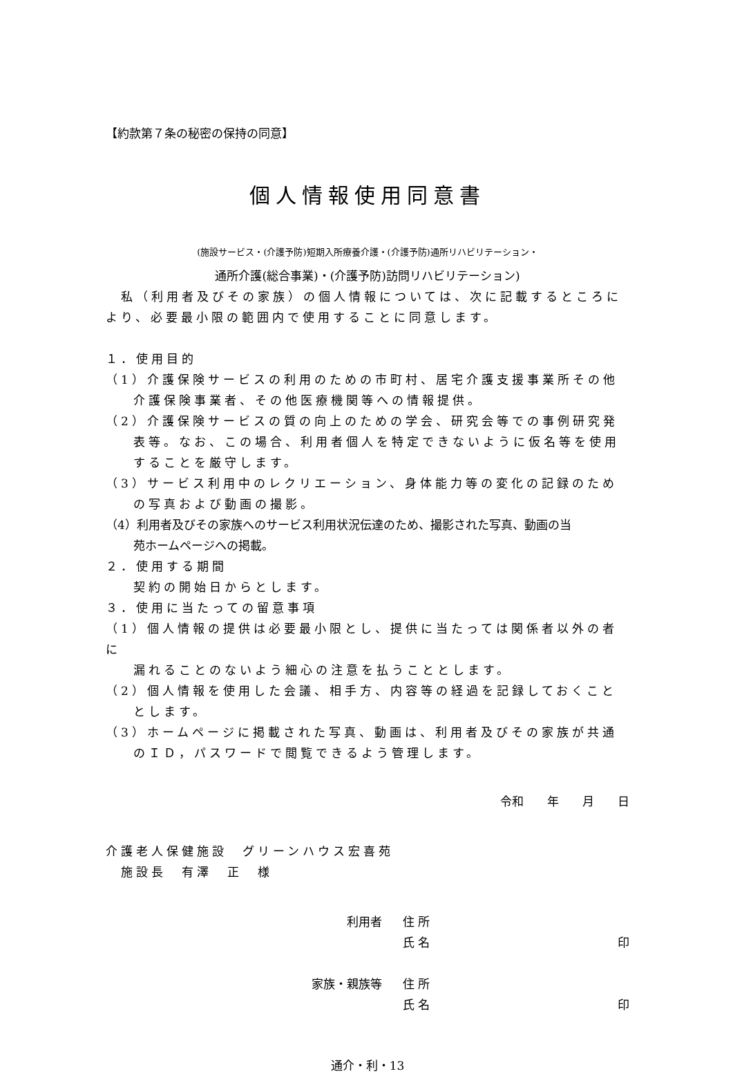【約款第７条の秘密の保持の同意】
個人情報使用同意書
(施設サービス・(介護予防)短期入所療養介護・(介護予防)通所リハビリテーション・
通所介護(総合事業)・(介護予防)訪問リハビリテーション)
　私（利用者及びその家族）の個人情報については、次に記載するところにより、必要最小限の範囲内で使用することに同意します。
１．使用目的
（1）介護保険サービスの利用のための市町村、居宅介護支援事業所その他
介護保険事業者、その他医療機関等への情報提供。
（2）介護保険サービスの質の向上のための学会、研究会等での事例研究発
表等。なお、この場合、利用者個人を特定できないように仮名等を使用
することを厳守します。
（3）サービス利用中のレクリエーション、身体能力等の変化の記録のため
の写真および動画の撮影。
（4）利用者及びその家族へのサービス利用状況伝達のため、撮影された写真、動画の当
苑ホームページへの掲載。
２．使用する期間
契約の開始日からとします。
３．使用に当たっての留意事項
（1）個人情報の提供は必要最小限とし、提供に当たっては関係者以外の者に
漏れることのないよう細心の注意を払うこととします。
（2）個人情報を使用した会議、相手方、内容等の経過を記録しておくこと
とします。
（3）ホームページに掲載された写真、動画は、利用者及びその家族が共通
のＩＤ，パスワードで閲覧できるよう管理します。
令和　　年　　月　　日
介護老人保健施設　グリーンハウス宏喜苑
　施設長　有澤　正　様
利用者 住 所
氏 名 印
家族・親族等 住 所
氏 名 印
通介・利・13